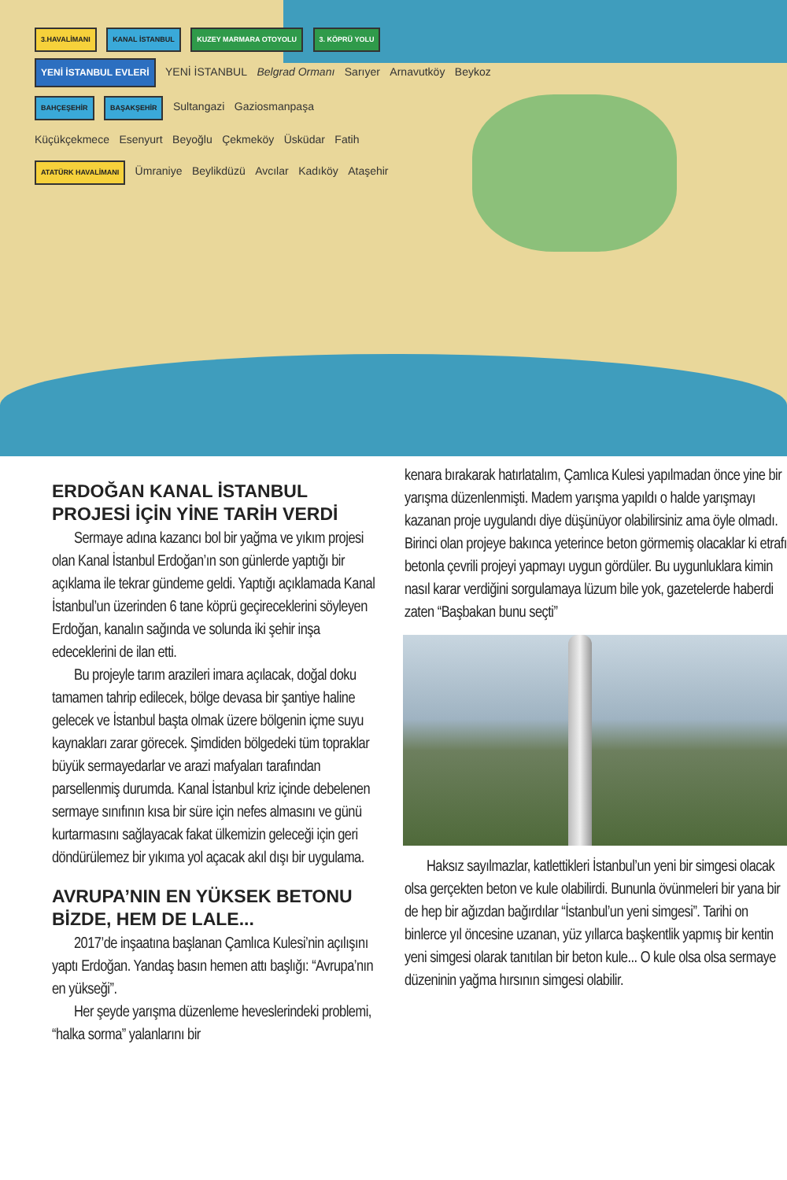3.HAVALİMANI KANAL İSTANBUL KUZEY MARMARA OTOYOLU 3. KÖPRÜ YOLU
YENİ İSTANBUL EVLERİ YENİ İSTANBUL Belgrad Ormanı Sarıyer Arnavutköy Beykoz
BAHÇEŞEHİR BAŞAKŞEHİR Sultangazi Gaziosmanpaşa
Küçükçekmece Esenyurt Beyoğlu Çekmeköy Üsküdar Fatih
ATATÜRK HAVALİMANI Ümraniye Beylikdüzü Avcılar Kadıköy Ataşehir
ERDOĞAN KANAL İSTANBUL PROJESİ İÇİN YİNE TARİH VERDİ
Sermaye adına kazancı bol bir yağma ve yıkım projesi olan Kanal İstanbul Erdoğan’ın son günlerde yaptığı bir açıklama ile tekrar gündeme geldi. Yaptığı açıklamada Kanal İstanbul’un üzerinden 6 tane köprü geçireceklerini söyleyen Erdoğan, kanalın sağında ve solunda iki şehir inşa edeceklerini de ilan etti.
Bu projeyle tarım arazileri imara açılacak, doğal doku tamamen tahrip edilecek, bölge devasa bir şantiye haline gelecek ve İstanbul başta olmak üzere bölgenin içme suyu kaynakları zarar görecek. Şimdiden bölgedeki tüm topraklar büyük sermayedarlar ve arazi mafyaları tarafından parsellenmiş durumda. Kanal İstanbul kriz içinde debelenen sermaye sınıfının kısa bir süre için nefes almasını ve günü kurtarmasını sağlayacak fakat ülkemizin geleceği için geri döndürülemez bir yıkıma yol açacak akıl dışı bir uygulama.
AVRUPA’NIN EN YÜKSEK BETONU BİZDE, HEM DE LALE...
2017’de inşaatına başlanan Çamlıca Kulesi’nin açılışını yaptı Erdoğan. Yandaş basın hemen attı başlığı: “Avrupa’nın en yükseği”.
Her şeyde yarışma düzenleme heveslerindeki problemi, “halka sorma” yalanlarını bir
kenara bırakarak hatırlatalım, Çamlıca Kulesi yapılmadan önce yine bir yarışma düzenlenmişti. Madem yarışma yapıldı o halde yarışmayı kazanan proje uygulandı diye düşünüyor olabilirsiniz ama öyle olmadı. Birinci olan projeye bakınca yeterince beton görmemiş olacaklar ki etrafı betonla çevrili projeyi yapmayı uygun gördüler. Bu uygunluklara kimin nasıl karar verdiğini sorgulamaya lüzum bile yok, gazetelerde haberdi zaten “Başbakan bunu seçti”
Haksız sayılmazlar, katlettikleri İstanbul’un yeni bir simgesi olacak olsa gerçekten beton ve kule olabilirdi. Bununla övünmeleri bir yana bir de hep bir ağızdan bağırdılar “İstanbul’un yeni simgesi”. Tarihi on binlerce yıl öncesine uzanan, yüz yıllarca başkentlik yapmış bir kentin yeni simgesi olarak tanıtılan bir beton kule... O kule olsa olsa sermaye düzeninin yağma hırsının simgesi olabilir.